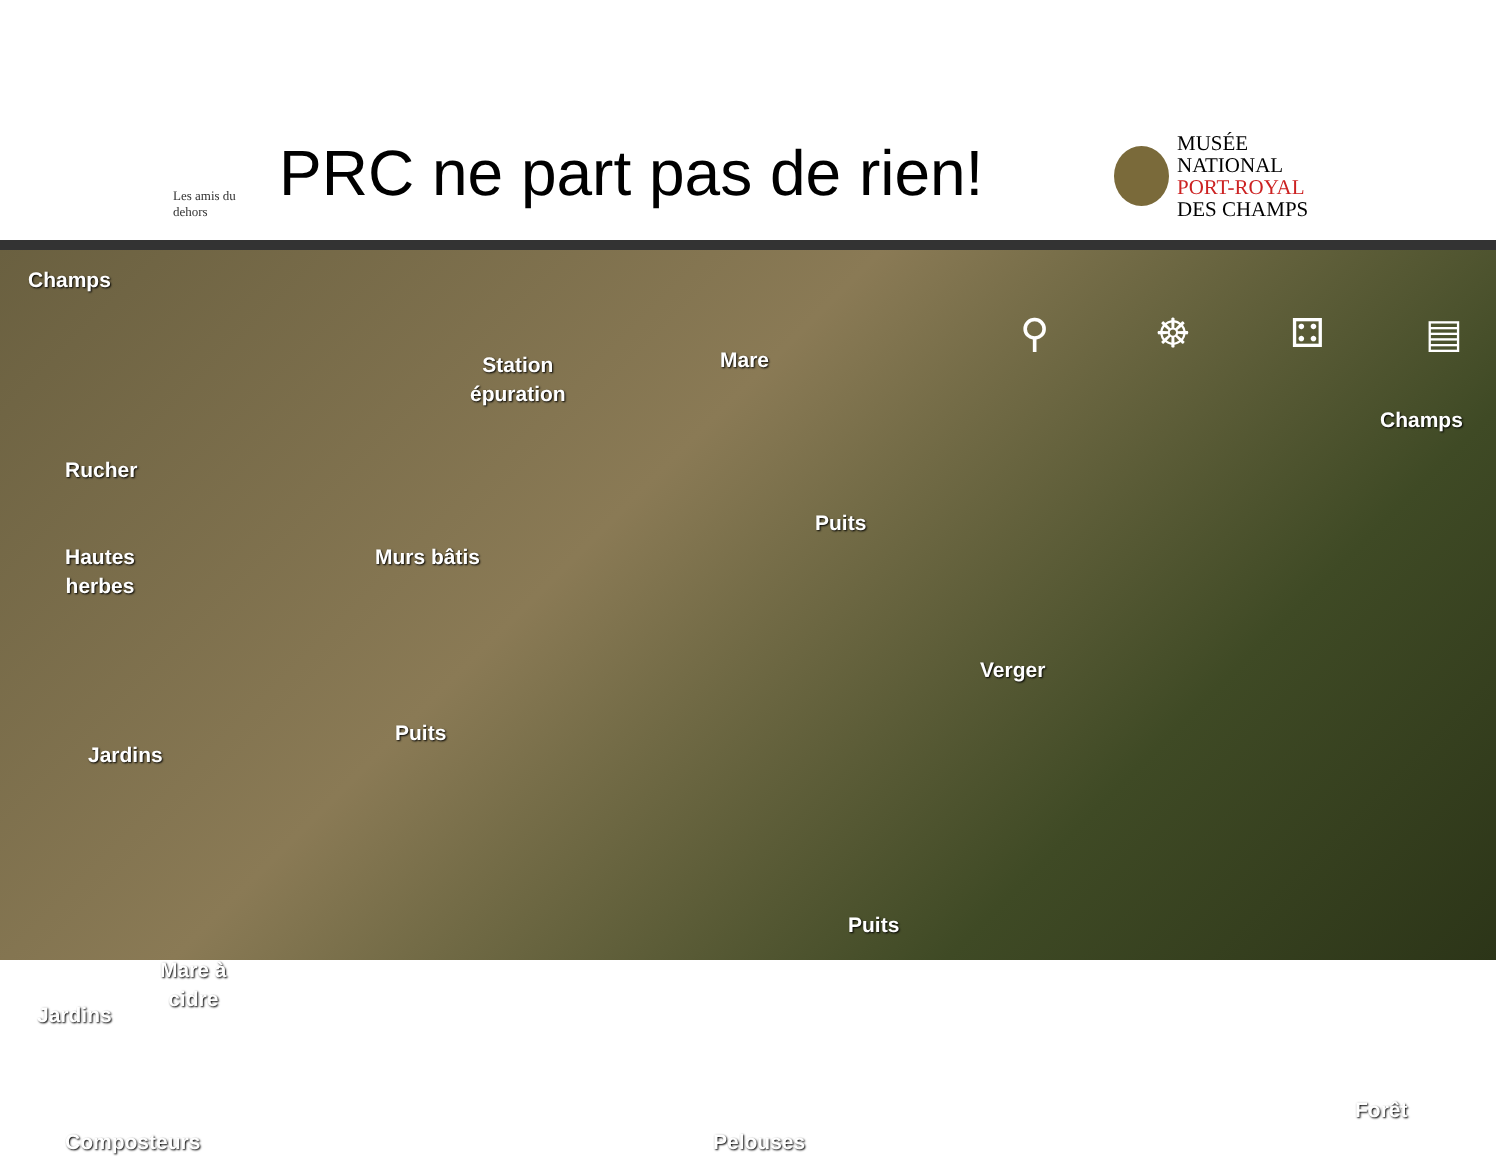Les amis du dehors
PRC ne part pas de rien!
MUSÉE
NATIONAL
PORT-ROYAL
DES CHAMPS
Champs
Station
épuration
Mare ⚲ ☸ ⚃ ▤
Champs
Rucher
Puits
Hautes
herbes
Murs bâtis
Verger
Puits
Jardins
Puits
Mare à
cidre
Jardins
Forêt
Composteurs Pelouses